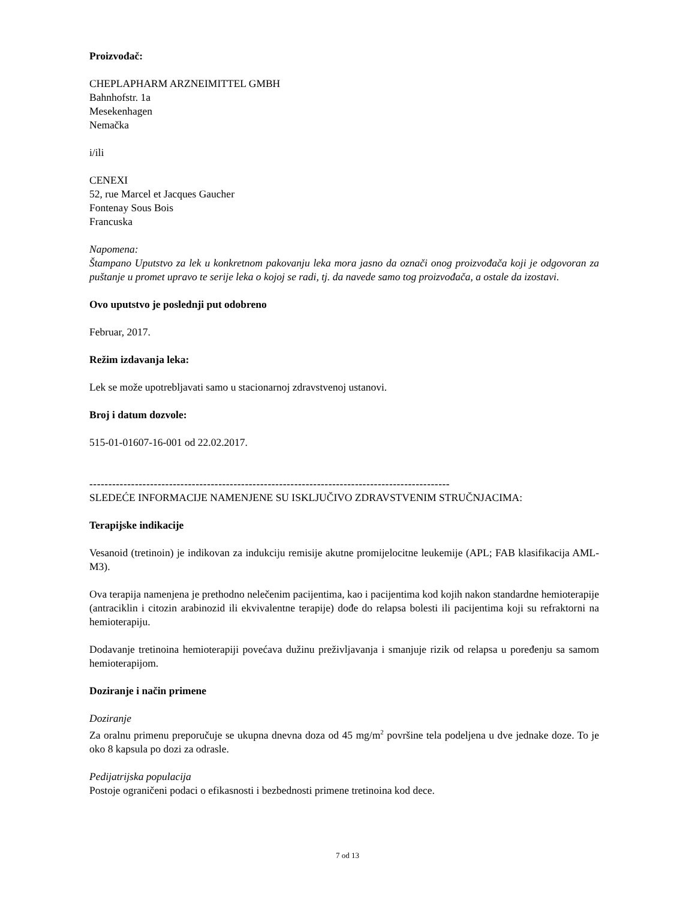Proizvođač:
CHEPLAPHARM ARZNEIMITTEL GMBH
Bahnhofstr. 1a
Mesekenhagen
Nemačka
i/ili
CENEXI
52, rue Marcel et Jacques Gaucher
Fontenay Sous Bois
Francuska
Napomena:
Štampano Uputstvo za lek u konkretnom pakovanju leka mora jasno da označi onog proizvođača koji je odgovoran za puštanje u promet upravo te serije leka o kojoj se radi, tj. da navede samo tog proizvođača, a ostale da izostavi.
Ovo uputstvo je poslednji put odobreno
Februar, 2017.
Režim izdavanja leka:
Lek se može upotrebljavati samo u stacionarnoj zdravstvenoj ustanovi.
Broj i datum dozvole:
515-01-01607-16-001 od 22.02.2017.
-----------------------------------------------------------------------------------------------
SLEDEĆE INFORMACIJE NAMENJENE SU ISKLJUČIVO ZDRAVSTVENIM STRUČNJACIMA:
Terapijske indikacije
Vesanoid (tretinoin) je indikovan za indukciju remisije akutne promijelocitne leukemije (APL; FAB klasifikacija AML-M3).
Ova terapija namenjena je prethodno nelečenim pacijentima, kao i pacijentima kod kojih nakon standardne hemioterapije (antraciklin i citozin arabinozid ili ekvivalentne terapije) dođe do relapsa bolesti ili pacijentima koji su refraktorni na hemioterapiju.
Dodavanje tretinoina hemioterapiji povećava dužinu preživljavanja i smanjuje rizik od relapsa u poređenju sa samom hemioterapijom.
Doziranje i način primene
Doziranje
Za oralnu primenu preporučuje se ukupna dnevna doza od 45 mg/m<sup>2</sup> površine tela podeljena u dve jednake doze. To je oko 8 kapsula po dozi za odrasle.
Pedijatrijska populacija
Postoje ograničeni podaci o efikasnosti i bezbednosti primene tretinoina kod dece.
7 od 13